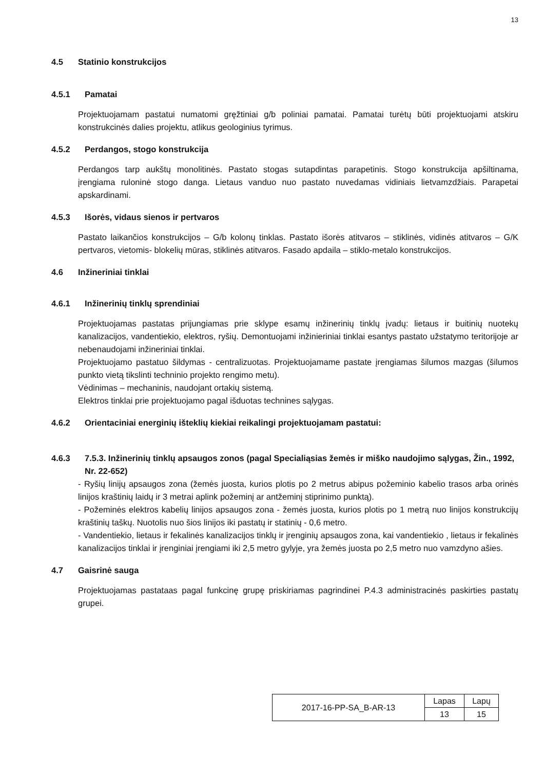13
4.5 Statinio konstrukcijos
4.5.1 Pamatai
Projektuojamam pastatui numatomi gręžtiniai g/b poliniai pamatai. Pamatai turėtų būti projektuojami atskiru konstrukcinės dalies projektu, atlikus geologinius tyrimus.
4.5.2 Perdangos, stogo konstrukcija
Perdangos tarp aukštų monolitinės. Pastato stogas sutapdintas parapetinis. Stogo konstrukcija apšiltinama, įrengiama ruloninė stogo danga. Lietaus vanduo nuo pastato nuvedamas vidiniais lietvamzdžiais. Parapetai apskardinami.
4.5.3 Išorės, vidaus sienos ir pertvaros
Pastato laikančios konstrukcijos – G/b kolonų tinklas. Pastato išorės atitvaros – stiklinės, vidinės atitvaros – G/K pertvaros, vietomis- blokelių mūras, stiklinės atitvaros. Fasado apdaila – stiklo-metalo konstrukcijos.
4.6 Inžineriniai tinklai
4.6.1 Inžinerinių tinklų sprendiniai
Projektuojamas pastatas prijungiamas prie sklype esamų inžinerinių tinklų įvadų: lietaus ir buitinių nuotekų kanalizacijos, vandentiekio, elektros, ryšių. Demontuojami inžinieriniai tinklai esantys pastato užstatymo teritorijoje ar nebenaudojami inžineriniai tinklai.
Projektuojamo pastatuo šildymas - centralizuotas. Projektuojamame pastate įrengiamas šilumos mazgas (šilumos punkto vietą tikslinti techninio projekto rengimo metu).
Vėdinimas – mechaninis, naudojant ortakių sistemą.
Elektros tinklai prie projektuojamo pagal išduotas technines sąlygas.
4.6.2 Orientaciniai energinių išteklių kiekiai reikalingi projektuojamam pastatui:
4.6.3 7.5.3. Inžinerinių tinklų apsaugos zonos (pagal Specialiąsias žemės ir miško naudojimo sąlygas, Žin., 1992, Nr. 22-652)
- Ryšių linijų apsaugos zona (žemės juosta, kurios plotis po 2 metrus abipus požeminio kabelio trasos arba orinės linijos kraštinių laidų ir 3 metrai aplink požeminį ar antžeminį stiprinimo punktą).
- Požeminės elektros kabelių linijos apsaugos zona - žemės juosta, kurios plotis po 1 metrą nuo linijos konstrukcijų kraštinių taškų. Nuotolis nuo šios linijos iki pastatų ir statinių - 0,6 metro.
- Vandentiekio, lietaus ir fekalinės kanalizacijos tinklų ir įrenginių apsaugos zona, kai vandentiekio , lietaus ir fekalinės kanalizacijos tinklai ir įrenginiai įrengiami iki 2,5 metro gylyje, yra žemės juosta po 2,5 metro nuo vamzdyno ašies.
4.7 Gaisrinė sauga
Projektuojamas pastataas pagal funkcinę grupę priskiriamas pagrindinei P.4.3 administracinės paskirties pastatų grupei.
| 2017-16-PP-SA_B-AR-13 | Lapas | Lapų |
| | 13 | 15 |